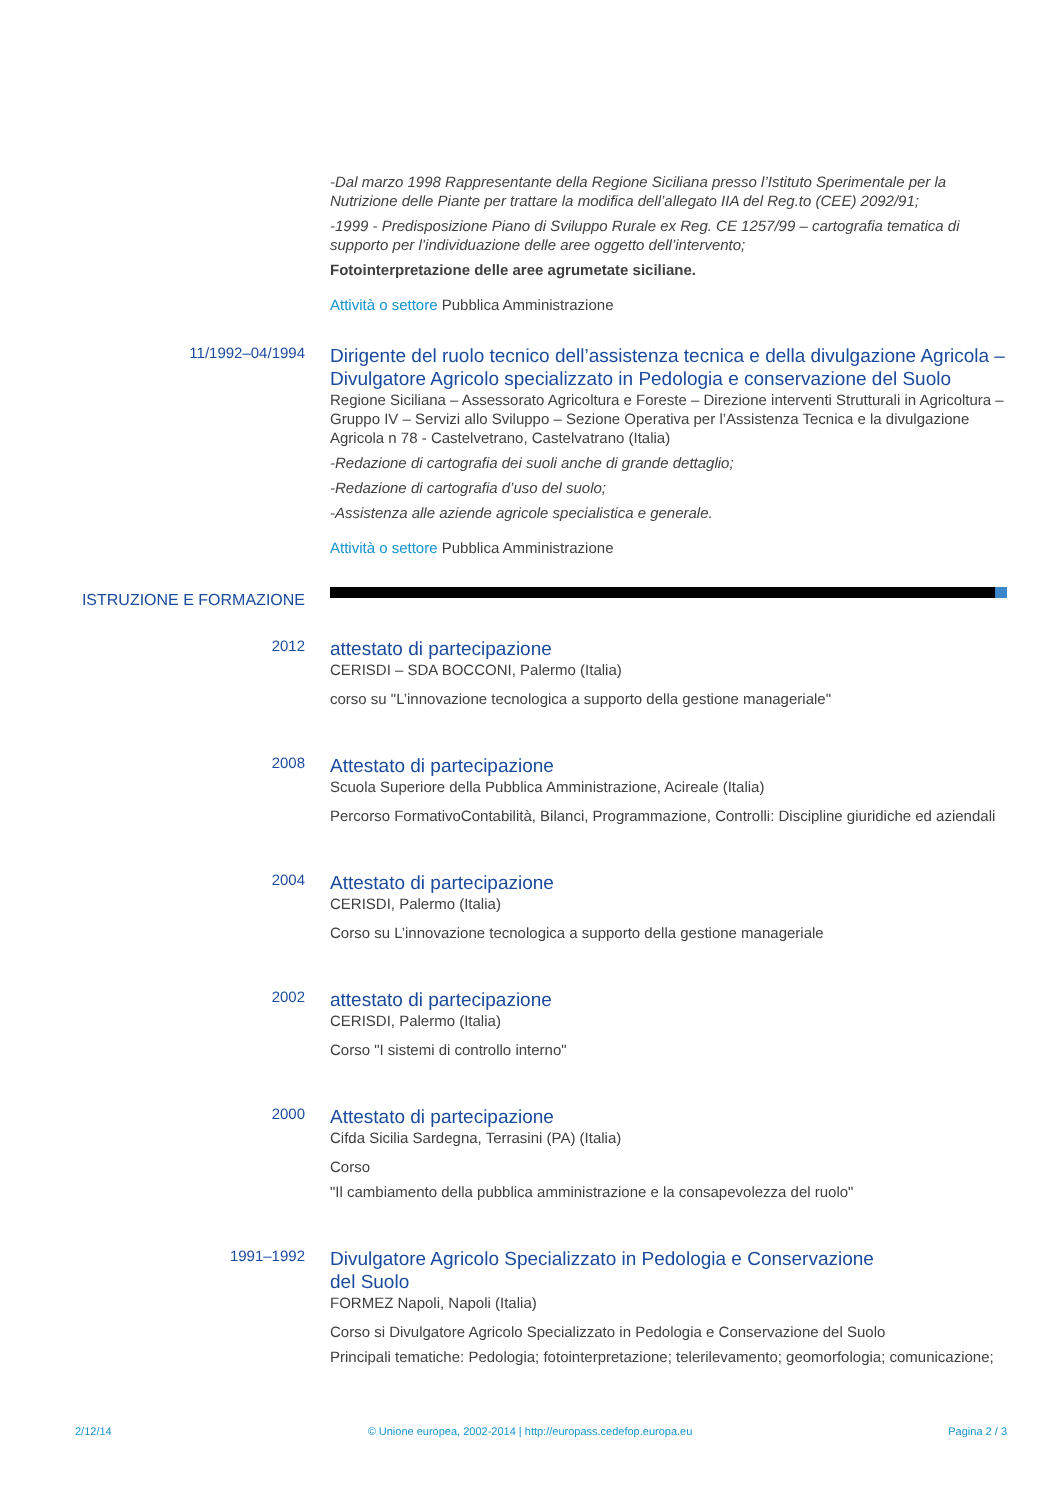-Dal marzo 1998 Rappresentante della Regione Siciliana presso l’Istituto Sperimentale per la Nutrizione delle Piante per trattare la modifica dell’allegato IIA del Reg.to (CEE) 2092/91;
-1999 - Predisposizione Piano di Sviluppo Rurale ex Reg. CE 1257/99 – cartografia tematica di supporto per l’individuazione delle aree oggetto dell’intervento;
Fotointerpretazione delle aree agrumetate siciliane.
Attività o settore Pubblica Amministrazione
11/1992–04/1994
Dirigente del ruolo tecnico dell’assistenza tecnica e della divulgazione Agricola – Divulgatore Agricolo specializzato in Pedologia e conservazione del Suolo
Regione Siciliana – Assessorato Agricoltura e Foreste – Direzione interventi Strutturali in Agricoltura – Gruppo IV – Servizi allo Sviluppo – Sezione Operativa per l’Assistenza Tecnica e la divulgazione Agricola n 78 - Castelvetrano, Castelvatrano (Italia)
-Redazione di cartografia dei suoli anche di grande dettaglio;
-Redazione di cartografia d’uso del suolo;
-Assistenza alle aziende agricole specialistica e generale.
Attività o settore Pubblica Amministrazione
ISTRUZIONE E FORMAZIONE
2012
attestato di partecipazione
CERISDI – SDA BOCCONI, Palermo (Italia)
corso su "L’innovazione tecnologica a supporto della gestione manageriale"
2008
Attestato di partecipazione
Scuola Superiore della Pubblica Amministrazione, Acireale (Italia)
Percorso FormativoContabilità, Bilanci, Programmazione, Controlli: Discipline giuridiche ed aziendali
2004
Attestato di partecipazione
CERISDI, Palermo (Italia)
Corso su L’innovazione tecnologica a supporto della gestione manageriale
2002
attestato di partecipazione
CERISDI, Palermo (Italia)
Corso "I sistemi di controllo interno"
2000
Attestato di partecipazione
Cifda Sicilia Sardegna, Terrasini (PA) (Italia)
Corso
"Il cambiamento della pubblica amministrazione e la consapevolezza del ruolo"
1991–1992
Divulgatore Agricolo Specializzato in Pedologia e Conservazione
del Suolo
FORMEZ Napoli, Napoli (Italia)
Corso si Divulgatore Agricolo Specializzato in Pedologia e Conservazione del Suolo
Principali tematiche: Pedologia; fotointerpretazione; telerilevamento; geomorfologia; comunicazione;
2/12/14 © Unione europea, 2002-2014 | http://europass.cedefop.europa.eu Pagina 2 / 3